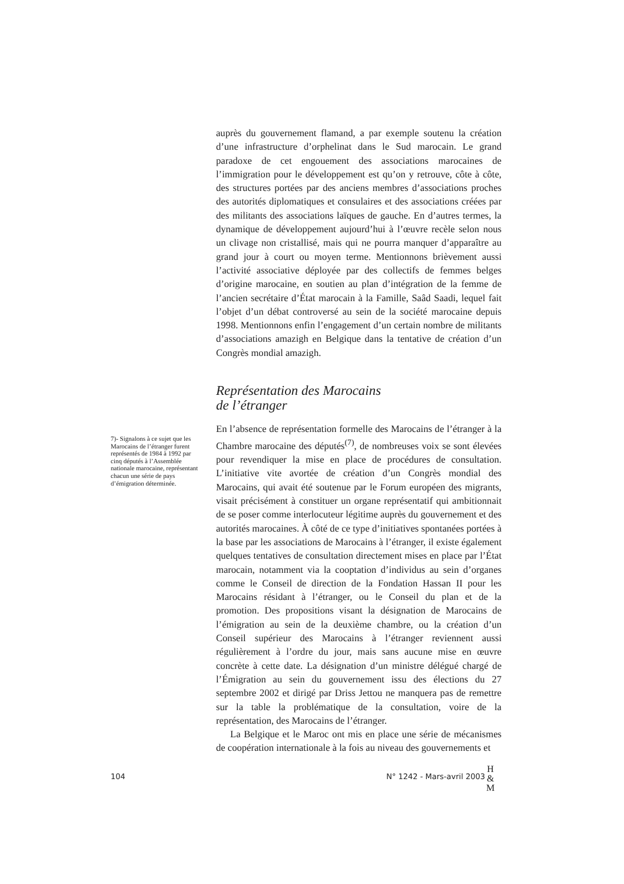auprès du gouvernement flamand, a par exemple soutenu la création d’une infrastructure d’orphelinat dans le Sud marocain. Le grand paradoxe de cet engouement des associations marocaines de l’immigration pour le développement est qu’on y retrouve, côte à côte, des structures portées par des anciens membres d’associations proches des autorités diplomatiques et consulaires et des associations créées par des militants des associations laïques de gauche. En d’autres termes, la dynamique de développement aujourd’hui à l’œuvre recèle selon nous un clivage non cristallisé, mais qui ne pourra manquer d’apparaître au grand jour à court ou moyen terme. Mentionnons brièvement aussi l’activité associative déployée par des collectifs de femmes belges d’origine marocaine, en soutien au plan d’intégration de la femme de l’ancien secrétaire d’État marocain à la Famille, Saâd Saadi, lequel fait l’objet d’un débat controversé au sein de la société marocaine depuis 1998. Mentionnons enfin l’engagement d’un certain nombre de militants d’associations amazigh en Belgique dans la tentative de création d’un Congrès mondial amazigh.
Représentation des Marocains
de l’étranger
En l’absence de représentation formelle des Marocains de l’étranger à la Chambre marocaine des députés<sup>(7)</sup>, de nombreuses voix se sont élevées pour revendiquer la mise en place de procédures de consultation. L’initiative vite avortée de création d’un Congrès mondial des Marocains, qui avait été soutenue par le Forum européen des migrants, visait précisément à constituer un organe représentatif qui ambitionnait de se poser comme interlocuteur légitime auprès du gouvernement et des autorités marocaines. À côté de ce type d’initiatives spontanées portées à la base par les associations de Marocains à l’étranger, il existe également quelques tentatives de consultation directement mises en place par l’État marocain, notamment via la cooptation d’individus au sein d’organes comme le Conseil de direction de la Fondation Hassan II pour les Marocains résidant à l’étranger, ou le Conseil du plan et de la promotion. Des propositions visant la désignation de Marocains de l’émigration au sein de la deuxième chambre, ou la création d’un Conseil supérieur des Marocains à l’étranger reviennent aussi régulièrement à l’ordre du jour, mais sans aucune mise en œuvre concrète à cette date. La désignation d’un ministre délégué chargé de l’Émigration au sein du gouvernement issu des élections du 27 septembre 2002 et dirigé par Driss Jettou ne manquera pas de remettre sur la table la problématique de la consultation, voire de la représentation, des Marocains de l’étranger.
La Belgique et le Maroc ont mis en place une série de mécanismes de coopération internationale à la fois au niveau des gouvernements et
7)- Signalons à ce sujet que les Marocains de l’étranger furent représentés de 1984 à 1992 par cinq députés à l’Assemblée nationale marocaine, représentant chacun une série de pays d’émigration déterminée.
104 N° 1242 - Mars-avril 2003
H
&
M